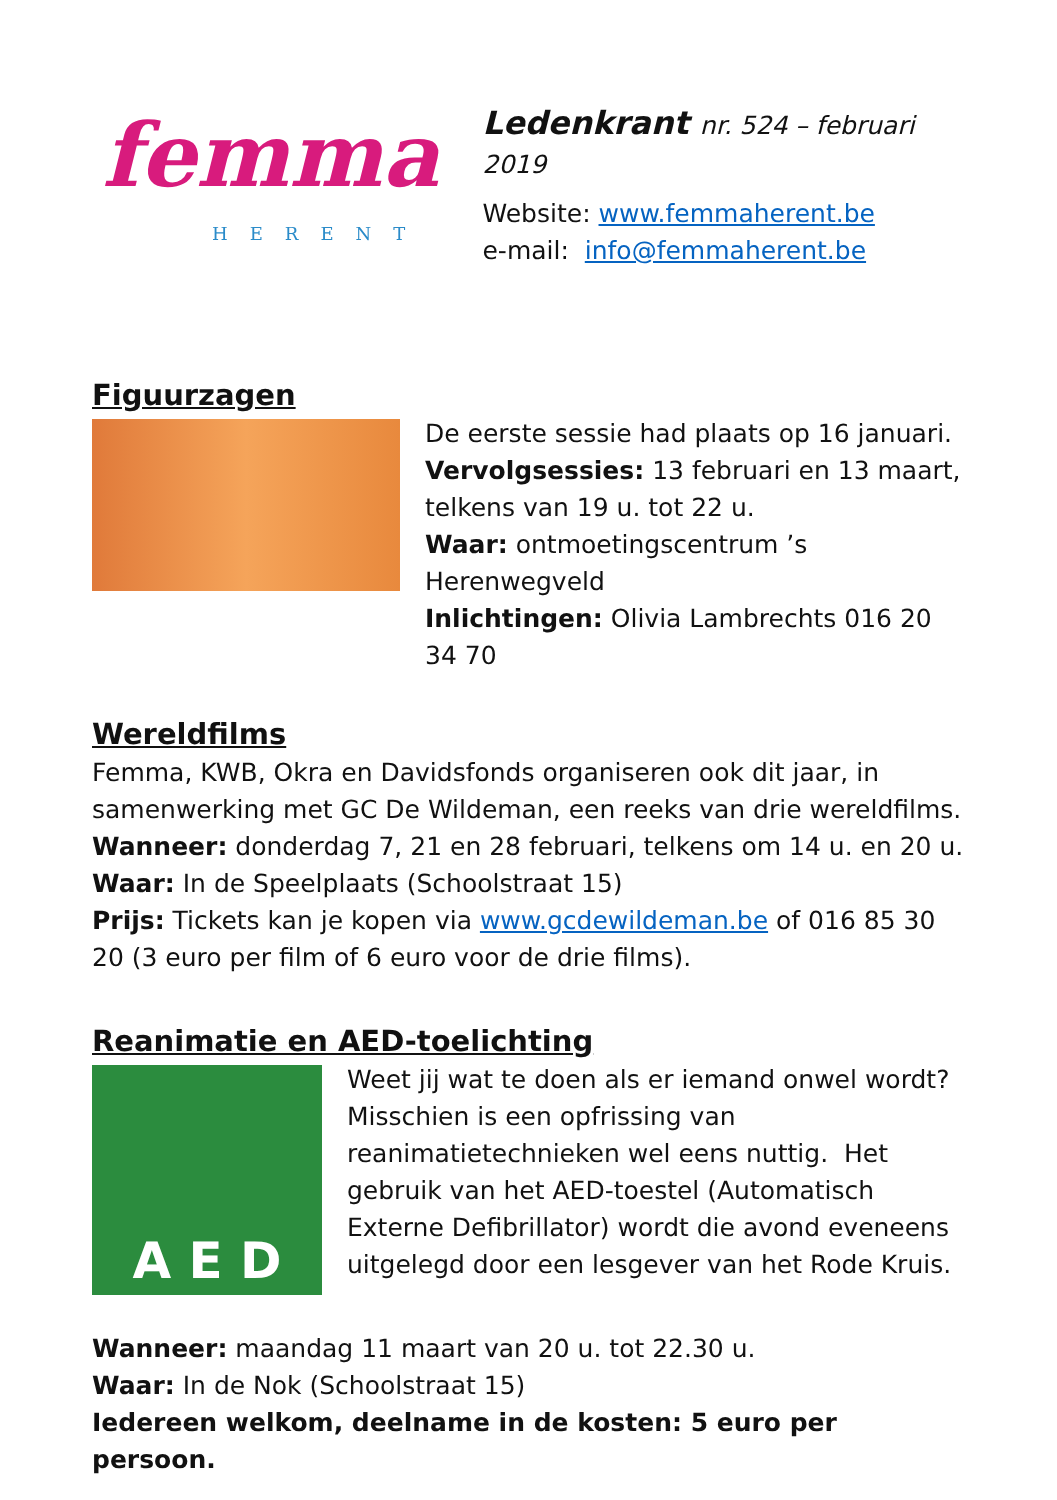femma
HERENT
Ledenkrant nr. 524 – februari 2019
Website: www.femmaherent.be
e-mail: info@femmaherent.be
Figuurzagen
De eerste sessie had plaats op 16 januari.
Vervolgsessies: 13 februari en 13 maart, telkens van 19 u. tot 22 u.
Waar: ontmoetingscentrum ’s Herenwegveld
Inlichtingen: Olivia Lambrechts 016 20 34 70
Wereldfilms
Femma, KWB, Okra en Davidsfonds organiseren ook dit jaar, in samenwerking met GC De Wildeman, een reeks van drie wereldfilms.
Wanneer: donderdag 7, 21 en 28 februari, telkens om 14 u. en 20 u.
Waar: In de Speelplaats (Schoolstraat 15)
Prijs: Tickets kan je kopen via www.gcdewildeman.be of 016 85 30 20 (3 euro per film of 6 euro voor de drie films).
Reanimatie en AED-toelichting
A E D
Weet jij wat te doen als er iemand onwel wordt? Misschien is een opfrissing van reanimatietechnieken wel eens nuttig. Het gebruik van het AED-toestel (Automatisch Externe Defibrillator) wordt die avond eveneens uitgelegd door een lesgever van het Rode Kruis.
Wanneer: maandag 11 maart van 20 u. tot 22.30 u.
Waar: In de Nok (Schoolstraat 15)
Iedereen welkom, deelname in de kosten: 5 euro per persoon.